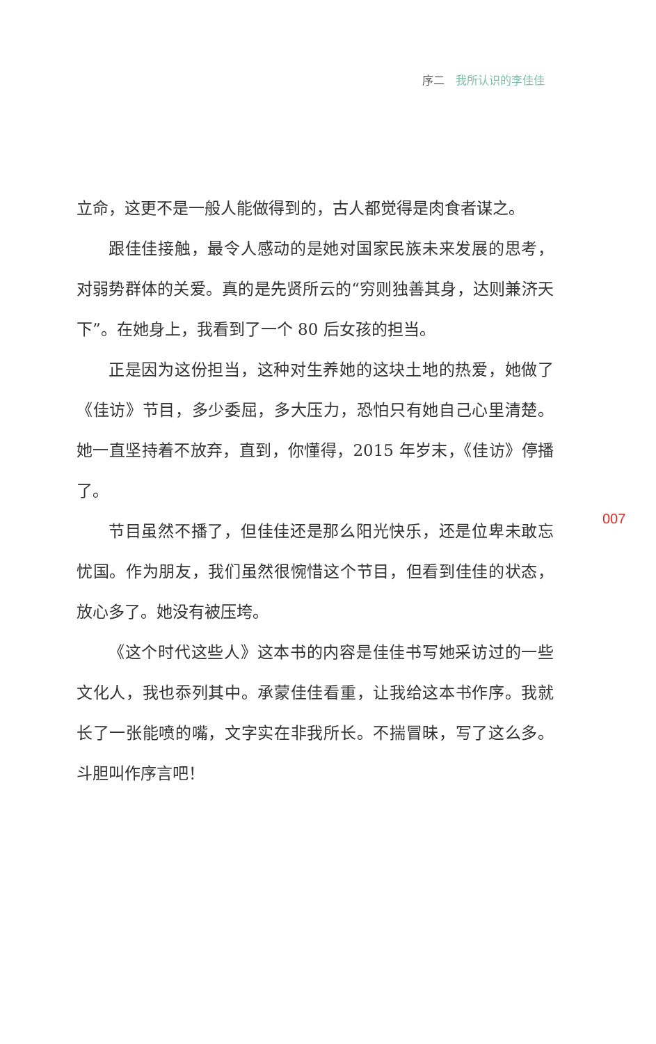序二 我所认识的李佳佳
立命，这更不是一般人能做得到的，古人都觉得是肉食者谋之。
跟佳佳接触，最令人感动的是她对国家民族未来发展的思考，对弱势群体的关爱。真的是先贤所云的“穷则独善其身，达则兼济天下”。在她身上，我看到了一个 80 后女孩的担当。
正是因为这份担当，这种对生养她的这块土地的热爱，她做了《佳访》节目，多少委屈，多大压力，恐怕只有她自己心里清楚。她一直坚持着不放弃，直到，你懂得，2015 年岁末，《佳访》停播了。
节目虽然不播了，但佳佳还是那么阳光快乐，还是位卑未敢忘忧国。作为朋友，我们虽然很惋惜这个节目，但看到佳佳的状态，放心多了。她没有被压垮。
《这个时代这些人》这本书的内容是佳佳书写她采访过的一些文化人，我也忝列其中。承蒙佳佳看重，让我给这本书作序。我就长了一张能喷的嘴，文字实在非我所长。不揣冒昧，写了这么多。斗胆叫作序言吧！
007